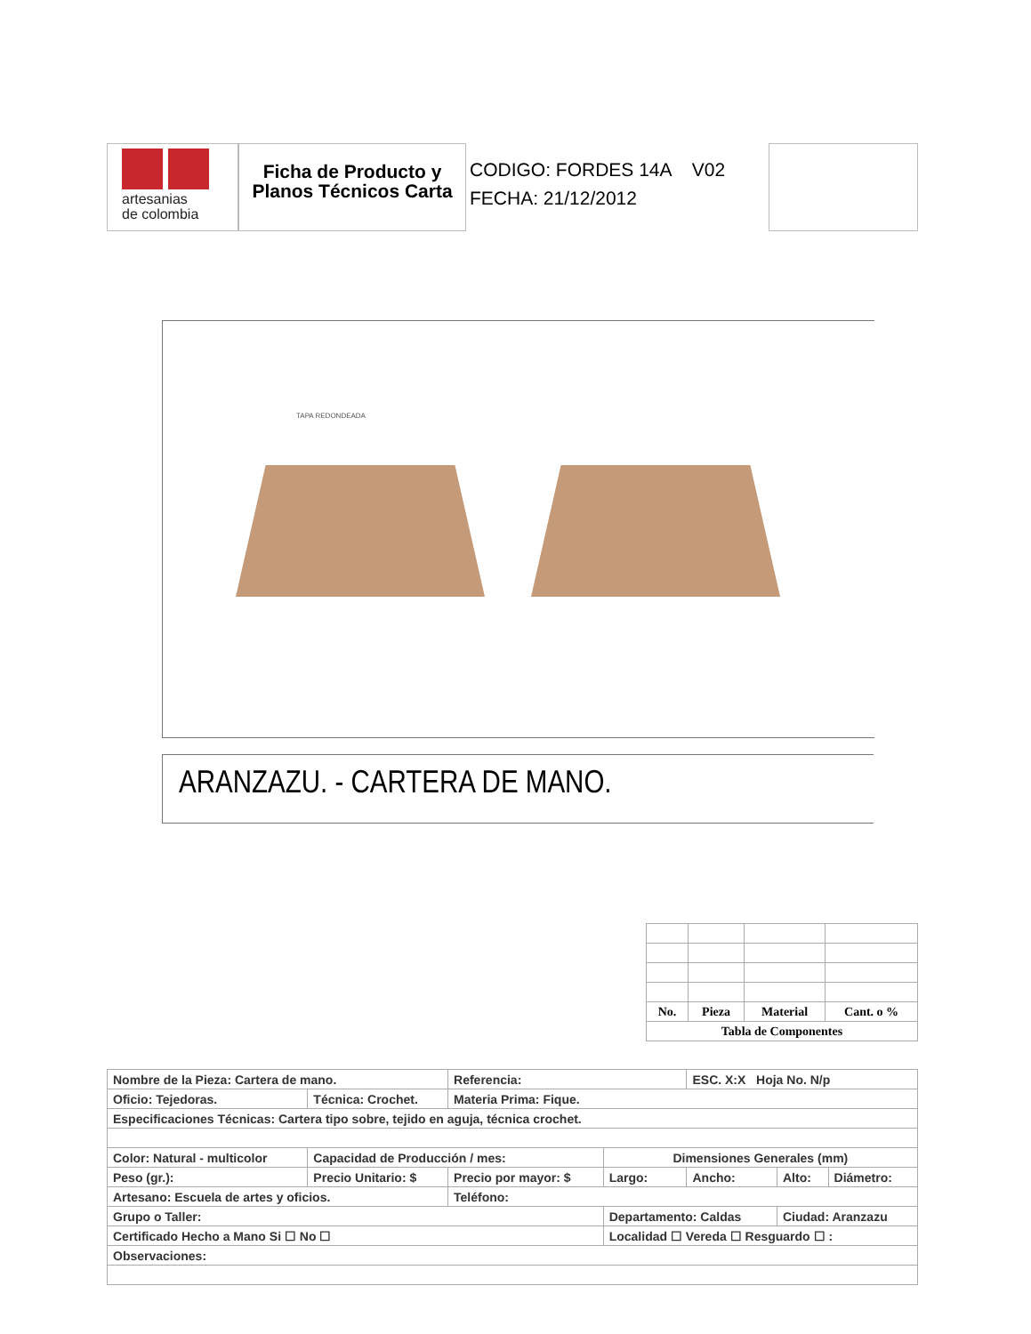artesanias
de colombia
Ficha de Producto y Planos Técnicos Carta
CODIGO: FORDES 14A V02
FECHA: 21/12/2012
TAPA REDONDEADA
ARANZAZU. - CARTERA DE MANO.
| No. | Pieza | Material | Cant. o % |
| Tabla de Componentes | | | |
| Nombre de la Pieza: Cartera de mano. | | | Referencia: | | ESC. X:X Hoja No. N/p | | |
| Oficio: Tejedoras. | | Técnica: Crochet. | Materia Prima: Fique. | | | | |
| Especificaciones Técnicas: Cartera tipo sobre, tejido en aguja, técnica crochet. | | | | | | | |
| Color: Natural - multicolor | | Capacidad de Producción / mes: | | Dimensiones Generales (mm) | | | |
| Peso (gr.): | Precio Unitario: $ | | Precio por mayor: $ | Largo: | Ancho: | Alto: | Diámetro: |
| Artesano: Escuela de artes y oficios. | | | Teléfono: | | | | |
| Grupo o Taller: | | | | Departamento: Caldas | | Ciudad: Aranzazu | |
| Certificado Hecho a Mano Si ☐ No ☐ | | | | Localidad ☐ Vereda ☐ Resguardo ☐ : | | | |
| Observaciones: | | | | | | | |